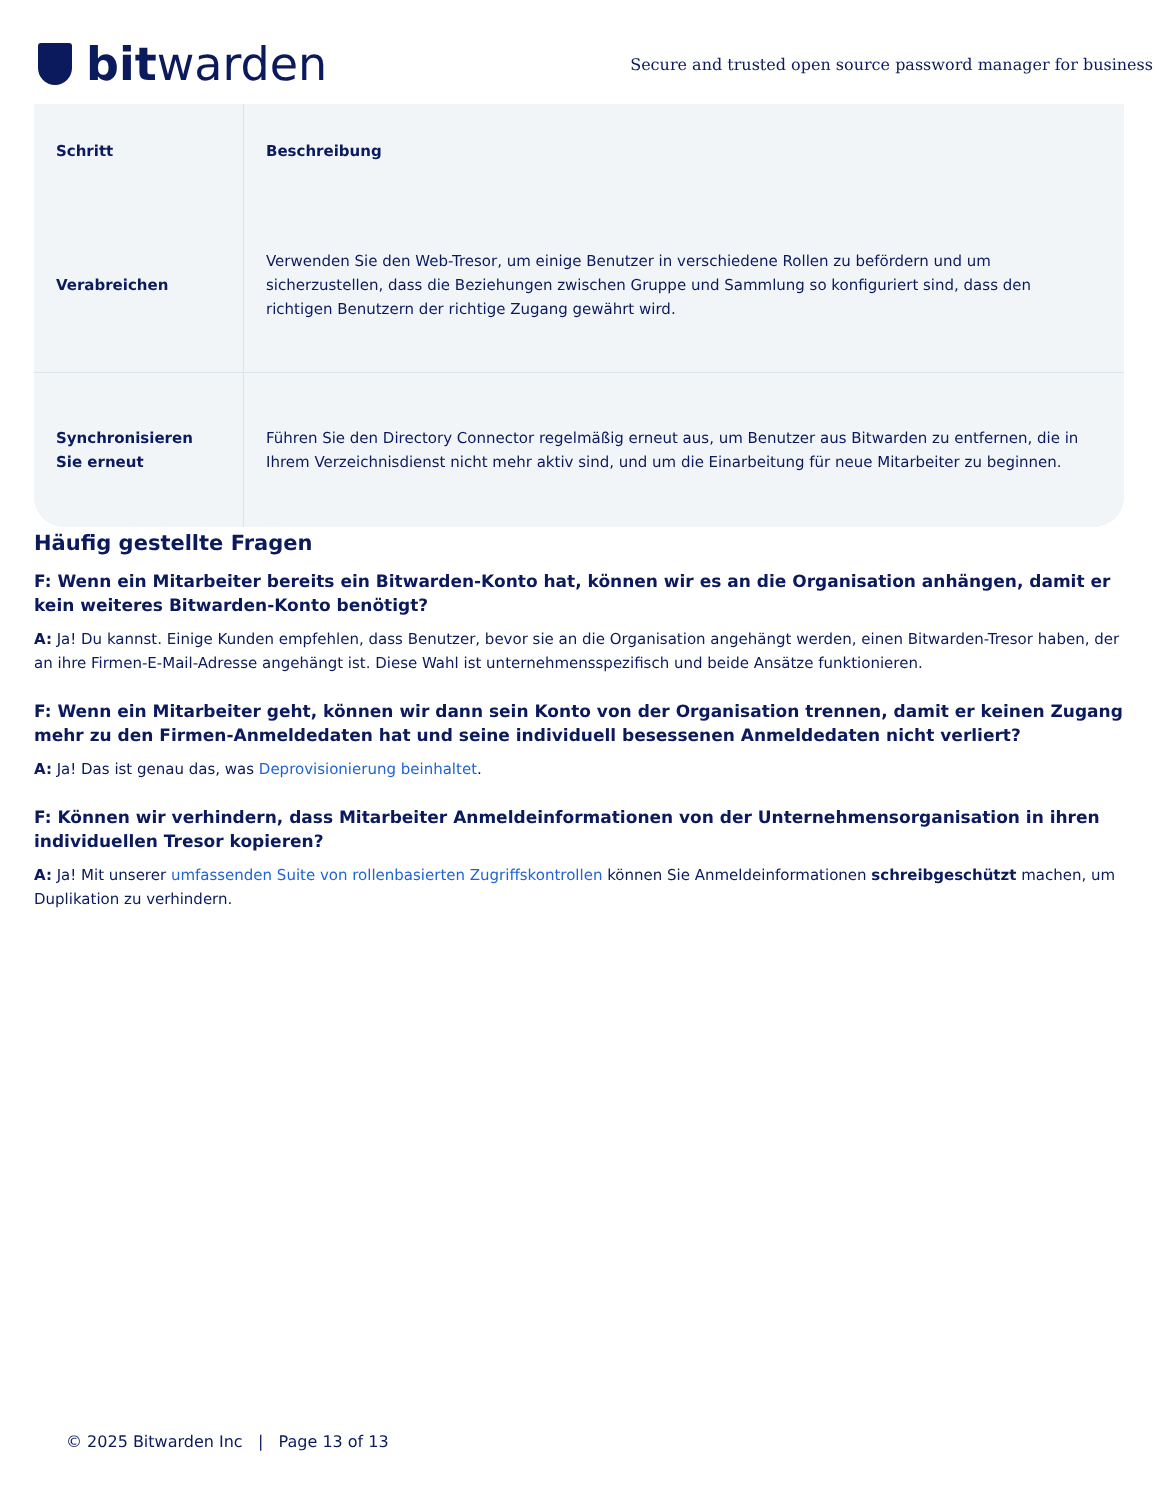bitwarden
Secure and trusted open source password manager for business
| Schritt | Beschreibung |
| --- | --- |
| Verabreichen | Verwenden Sie den Web-Tresor, um einige Benutzer in verschiedene Rollen zu befördern und um sicherzustellen, dass die Beziehungen zwischen Gruppe und Sammlung so konfiguriert sind, dass den richtigen Benutzern der richtige Zugang gewährt wird. |
| Synchronisieren Sie erneut | Führen Sie den Directory Connector regelmäßig erneut aus, um Benutzer aus Bitwarden zu entfernen, die in Ihrem Verzeichnisdienst nicht mehr aktiv sind, und um die Einarbeitung für neue Mitarbeiter zu beginnen. |
Häufig gestellte Fragen
F: Wenn ein Mitarbeiter bereits ein Bitwarden-Konto hat, können wir es an die Organisation anhängen, damit er kein weiteres Bitwarden-Konto benötigt?
A: Ja! Du kannst. Einige Kunden empfehlen, dass Benutzer, bevor sie an die Organisation angehängt werden, einen Bitwarden-Tresor haben, der an ihre Firmen-E-Mail-Adresse angehängt ist. Diese Wahl ist unternehmensspezifisch und beide Ansätze funktionieren.
F: Wenn ein Mitarbeiter geht, können wir dann sein Konto von der Organisation trennen, damit er keinen Zugang mehr zu den Firmen-Anmeldedaten hat und seine individuell besessenen Anmeldedaten nicht verliert?
A: Ja! Das ist genau das, was Deprovisionierung beinhaltet.
F: Können wir verhindern, dass Mitarbeiter Anmeldeinformationen von der Unternehmensorganisation in ihren individuellen Tresor kopieren?
A: Ja! Mit unserer umfassenden Suite von rollenbasierten Zugriffskontrollen können Sie Anmeldeinformationen schreibgeschützt machen, um Duplikation zu verhindern.
© 2025 Bitwarden Inc | Page 13 of 13